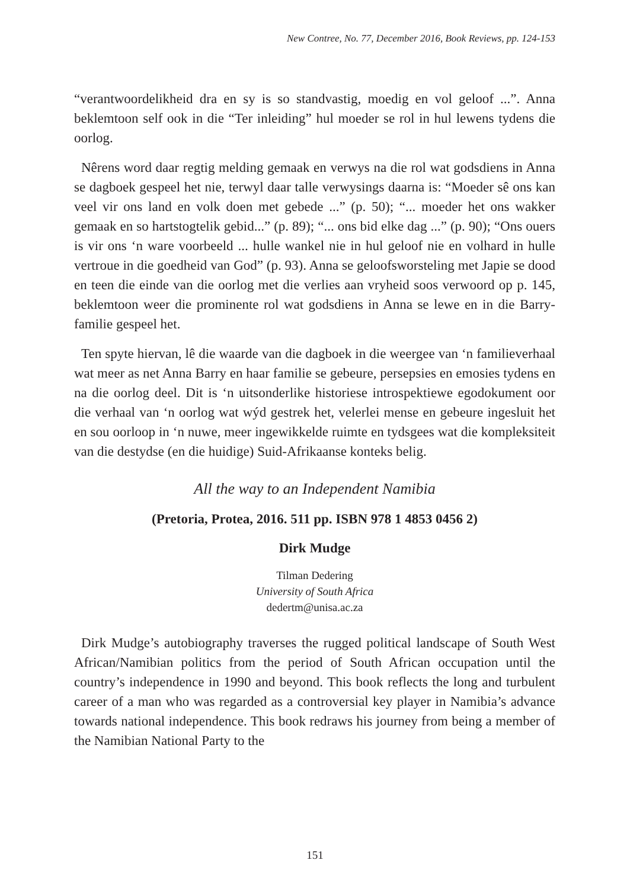New Contree, No. 77, December 2016, Book Reviews, pp. 124-153
“verantwoordelikheid dra en sy is so standvastig, moedig en vol geloof ...”. Anna beklemtoon self ook in die “Ter inleiding” hul moeder se rol in hul lewens tydens die oorlog.
Nêrens word daar regtig melding gemaak en verwys na die rol wat godsdiens in Anna se dagboek gespeel het nie, terwyl daar talle verwysings daarna is: “Moeder sê ons kan veel vir ons land en volk doen met gebede ...” (p. 50); “... moeder het ons wakker gemaak en so hartstogtelik gebid...” (p. 89); “... ons bid elke dag ...” (p. 90); “Ons ouers is vir ons ‘n ware voorbeeld ... hulle wankel nie in hul geloof nie en volhard in hulle vertroue in die goedheid van God” (p. 93). Anna se geloofsworsteling met Japie se dood en teen die einde van die oorlog met die verlies aan vryheid soos verwoord op p. 145, beklemtoon weer die prominente rol wat godsdiens in Anna se lewe en in die Barry-familie gespeel het.
Ten spyte hiervan, lê die waarde van die dagboek in die weergee van ‘n familieverhaal wat meer as net Anna Barry en haar familie se gebeure, persepsies en emosies tydens en na die oorlog deel. Dit is ‘n uitsonderlike historiese introspektiewe egodokument oor die verhaal van ‘n oorlog wat wýd gestrek het, velerlei mense en gebeure ingesluit het en sou oorloop in ‘n nuwe, meer ingewikkelde ruimte en tydsgees wat die kompleksiteit van die destydse (en die huidige) Suid-Afrikaanse konteks belig.
All the way to an Independent Namibia
(Pretoria, Protea, 2016. 511 pp. ISBN 978 1 4853 0456 2)
Dirk Mudge
Tilman Dedering
University of South Africa
dedertm@unisa.ac.za
Dirk Mudge’s autobiography traverses the rugged political landscape of South West African/Namibian politics from the period of South African occupation until the country’s independence in 1990 and beyond. This book reflects the long and turbulent career of a man who was regarded as a controversial key player in Namibia’s advance towards national independence. This book redraws his journey from being a member of the Namibian National Party to the
151